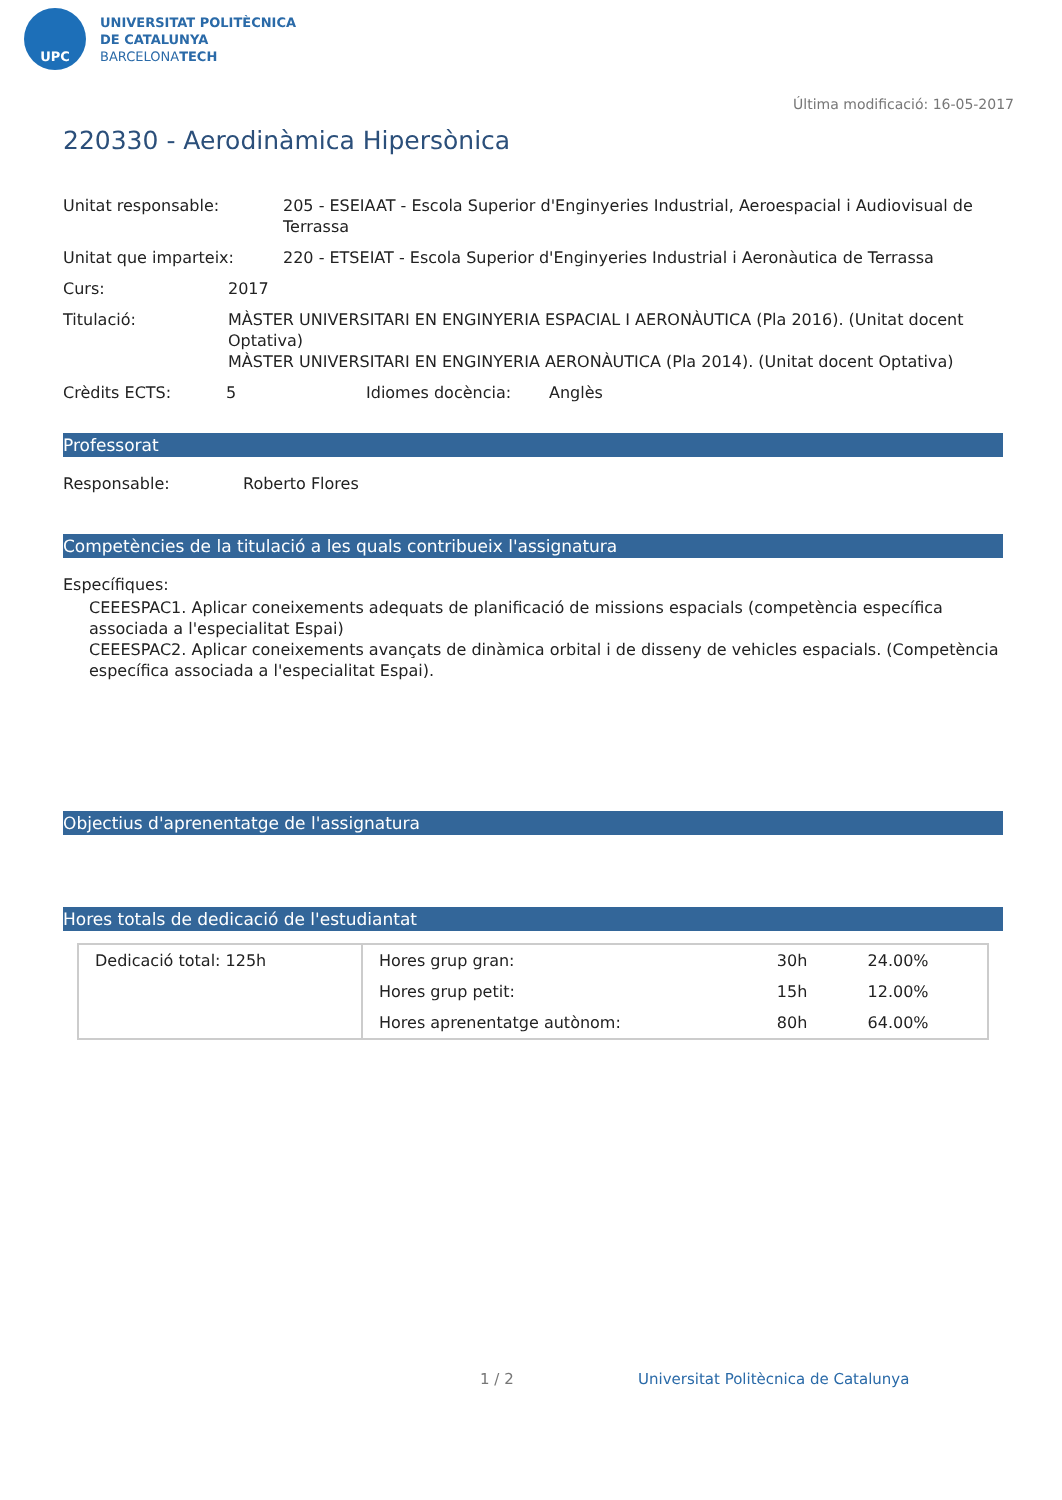UPC
UNIVERSITAT POLITÈCNICA
DE CATALUNYA
BARCELONATECH
Última modificació: 16-05-2017
220330 - Aerodinàmica Hipersònica
Unitat responsable: 205 - ESEIAAT - Escola Superior d'Enginyeries Industrial, Aeroespacial i Audiovisual de Terrassa
Unitat que imparteix: 220 - ETSEIAT - Escola Superior d'Enginyeries Industrial i Aeronàutica de Terrassa
Curs: 2017
Titulació: MÀSTER UNIVERSITARI EN ENGINYERIA ESPACIAL I AERONÀUTICA (Pla 2016). (Unitat docent Optativa)
MÀSTER UNIVERSITARI EN ENGINYERIA AERONÀUTICA (Pla 2014). (Unitat docent Optativa)
Crèdits ECTS: 5 Idiomes docència: Anglès
Professorat
Responsable: Roberto Flores
Competències de la titulació a les quals contribueix l'assignatura
Específiques:
CEEESPAC1. Aplicar coneixements adequats de planificació de missions espacials (competència específica associada a l'especialitat Espai)
CEEESPAC2. Aplicar coneixements avançats de dinàmica orbital i de disseny de vehicles espacials. (Competència específica associada a l'especialitat Espai).
Objectius d'aprenentatge de l'assignatura
Hores totals de dedicació de l'estudiantat
| Dedicació total: 125h | Hores grup gran: | 30h | 24.00% |
| | Hores grup petit: | 15h | 12.00% |
| | Hores aprenentatge autònom: | 80h | 64.00% |
1 / 2
Universitat Politècnica de Catalunya